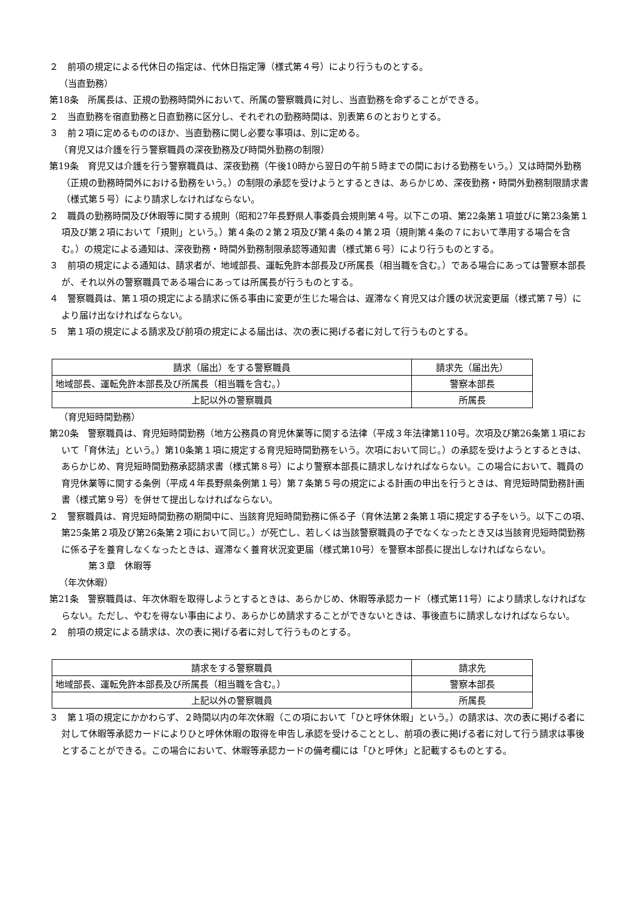２　前項の規定による代休日の指定は、代休日指定簿（様式第４号）により行うものとする。
（当直勤務）
第18条　所属長は、正規の勤務時間外において、所属の警察職員に対し、当直勤務を命ずることができる。
２　当直勤務を宿直勤務と日直勤務に区分し、それぞれの勤務時間は、別表第６のとおりとする。
３　前２項に定めるもののほか、当直勤務に関し必要な事項は、別に定める。
（育児又は介護を行う警察職員の深夜勤務及び時間外勤務の制限）
第19条　育児又は介護を行う警察職員は、深夜勤務（午後10時から翌日の午前５時までの間における勤務をいう。）又は時間外勤務（正規の勤務時間外における勤務をいう。）の制限の承認を受けようとするときは、あらかじめ、深夜勤務・時間外勤務制限請求書（様式第５号）により請求しなければならない。
２　職員の勤務時間及び休暇等に関する規則（昭和27年長野県人事委員会規則第４号。以下この項、第22条第１項並びに第23条第１項及び第２項において「規則」という。）第４条の２第２項及び第４条の４第２項（規則第４条の７において準用する場合を含む。）の規定による通知は、深夜勤務・時間外勤務制限承認等通知書（様式第６号）により行うものとする。
３　前項の規定による通知は、請求者が、地域部長、運転免許本部長及び所属長（相当職を含む。）である場合にあっては警察本部長が、それ以外の警察職員である場合にあっては所属長が行うものとする。
４　警察職員は、第１項の規定による請求に係る事由に変更が生じた場合は、遅滞なく育児又は介護の状況変更届（様式第７号）により届け出なければならない。
５　第１項の規定による請求及び前項の規定による届出は、次の表に掲げる者に対して行うものとする。
| 請求（届出）をする警察職員 | 請求先（届出先） |
| 地域部長、運転免許本部長及び所属長（相当職を含む。） | 警察本部長 |
| 上記以外の警察職員 | 所属長 |
（育児短時間勤務）
第20条　警察職員は、育児短時間勤務（地方公務員の育児休業等に関する法律（平成３年法律第110号。次項及び第26条第１項において「育休法」という。）第10条第１項に規定する育児短時間勤務をいう。次項において同じ。）の承認を受けようとするときは、あらかじめ、育児短時間勤務承認請求書（様式第８号）により警察本部長に請求しなければならない。この場合において、職員の育児休業等に関する条例（平成４年長野県条例第１号）第７条第５号の規定による計画の申出を行うときは、育児短時間勤務計画書（様式第９号）を併せて提出しなければならない。
２　警察職員は、育児短時間勤務の期間中に、当該育児短時間勤務に係る子（育休法第２条第１項に規定する子をいう。以下この項、第25条第２項及び第26条第２項において同じ。）が死亡し、若しくは当該警察職員の子でなくなったとき又は当該育児短時間勤務に係る子を養育しなくなったときは、遅滞なく養育状況変更届（様式第10号）を警察本部長に提出しなければならない。
第３章　休暇等
（年次休暇）
第21条　警察職員は、年次休暇を取得しようとするときは、あらかじめ、休暇等承認カード（様式第11号）により請求しなければならない。ただし、やむを得ない事由により、あらかじめ請求することができないときは、事後直ちに請求しなければならない。
２　前項の規定による請求は、次の表に掲げる者に対して行うものとする。
| 請求をする警察職員 | 請求先 |
| 地域部長、運転免許本部長及び所属長（相当職を含む。） | 警察本部長 |
| 上記以外の警察職員 | 所属長 |
３　第１項の規定にかかわらず、２時間以内の年次休暇（この項において「ひと呼休休暇」という。）の請求は、次の表に掲げる者に対して休暇等承認カードによりひと呼休休暇の取得を申告し承認を受けることとし、前項の表に掲げる者に対して行う請求は事後とすることができる。この場合において、休暇等承認カードの備考欄には「ひと呼休」と記載するものとする。